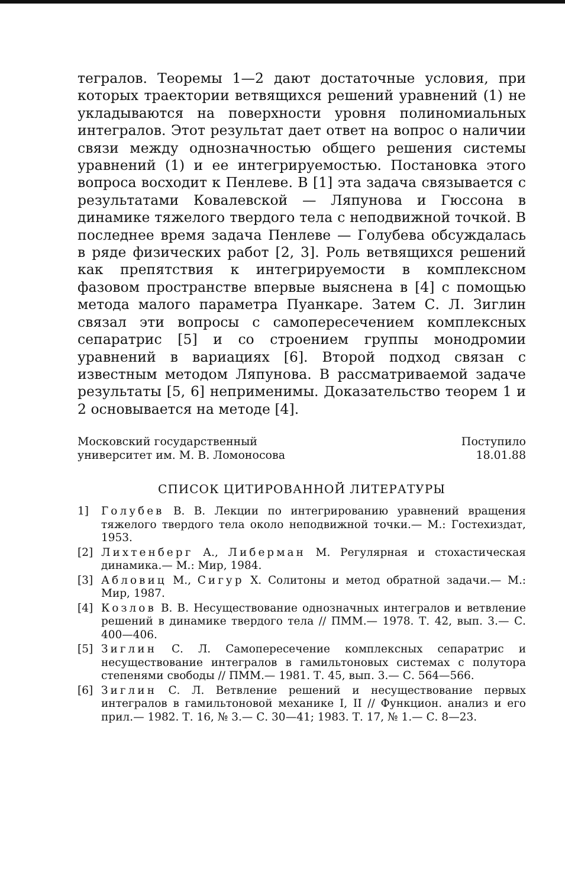тегралов. Теоремы 1—2 дают достаточные условия, при которых траектории ветвящихся решений уравнений (1) не укладываются на поверхности уровня полиномиальных интегралов. Этот результат дает ответ на вопрос о наличии связи между однозначностью общего решения системы уравнений (1) и ее интегрируемостью. Постановка этого вопроса восходит к Пенлеве. В [1] эта задача связывается с результатами Ковалевской — Ляпунова и Гюссона в динамике тяжелого твердого тела с неподвижной точкой. В последнее время задача Пенлеве — Голубева обсуждалась в ряде физических работ [2, 3]. Роль ветвящихся решений как препятствия к интегрируемости в комплексном фазовом пространстве впервые выяснена в [4] с помощью метода малого параметра Пуанкаре. Затем С. Л. Зиглин связал эти вопросы с самопересечением комплексных сепаратрис [5] и со строением группы монодромии уравнений в вариациях [6]. Второй подход связан с известным методом Ляпунова. В рассматриваемой задаче результаты [5, 6] неприменимы. Доказательство теорем 1 и 2 основывается на методе [4].
Московский государственный
университет им. М. В. Ломоносова
Поступило
18.01.88
СПИСОК ЦИТИРОВАННОЙ ЛИТЕРАТУРЫ
1] Голубев В. В. Лекции по интегрированию уравнений вращения тяжелого твердого тела около неподвижной точки.— М.: Гостехиздат, 1953.
[2] Лихтенберг А., Либерман М. Регулярная и стохастическая динамика.— М.: Мир, 1984.
[3] Абловиц М., Сигур Х. Солитоны и метод обратной задачи.— М.: Мир, 1987.
[4] Козлов В. В. Несуществование однозначных интегралов и ветвление решений в динамике твердого тела // ПММ.— 1978. Т. 42, вып. 3.— С. 400—406.
[5] Зиглин С. Л. Самопересечение комплексных сепаратрис и несуществование интегралов в гамильтоновых системах с полутора степенями свободы // ПММ.— 1981. Т. 45, вып. 3.— С. 564—566.
[6] Зиглин С. Л. Ветвление решений и несуществование первых интегралов в гамильтоновой механике I, II // Функцион. анализ и его прил.— 1982. Т. 16, № 3.— С. 30—41; 1983. Т. 17, № 1.— С. 8—23.